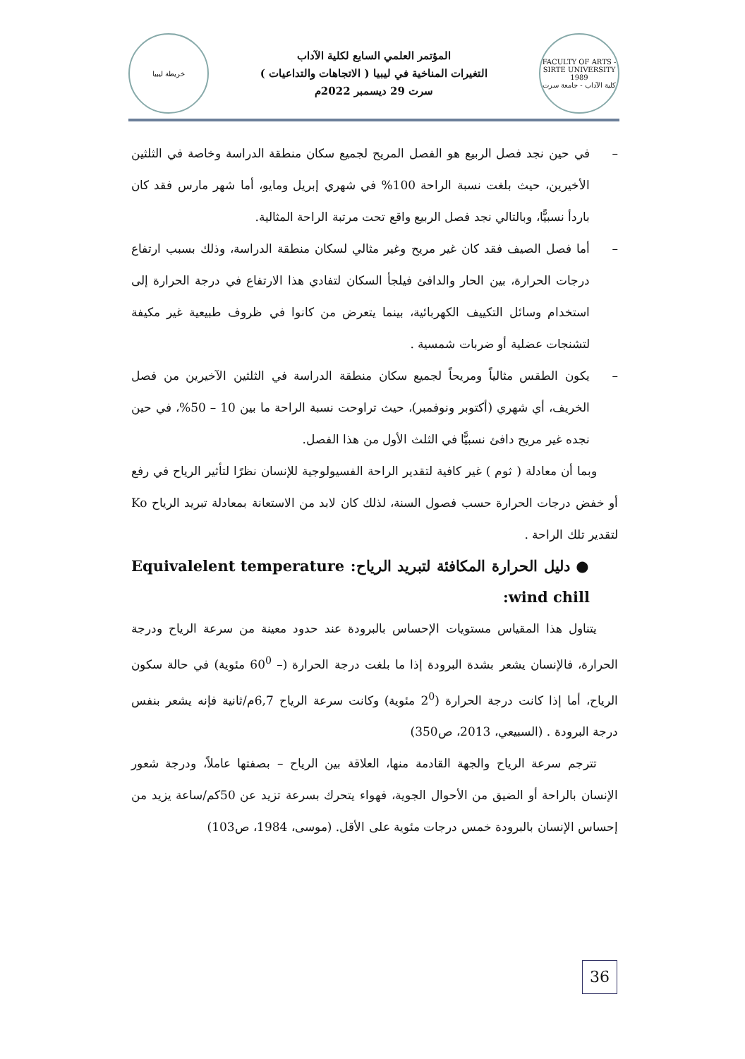خريطة ليبيا
المؤتمر العلمي السابع لكلية الآداب
التغيرات المناخية في ليبيا ( الاتجاهات والتداعيات )
سرت 29 ديسمبر 2022م
FACULTY OF ARTS - SIRTE UNIVERSITY 1989
كلية الآداب - جامعة سرت
– في حين نجد فصل الربيع هو الفصل المريح لجميع سكان منطقة الدراسة وخاصة في الثلثين الأخيرين، حيث بلغت نسبة الراحة 100% في شهري إبريل ومايو، أما شهر مارس فقد كان باردأ نسبيًّا، وبالتالي نجد فصل الربيع واقع تحت مرتبة الراحة المثالية.
– أما فصل الصيف فقد كان غير مريح وغير مثالي لسكان منطقة الدراسة، وذلك بسبب ارتفاع درجات الحرارة، بين الحار والدافئ فيلجأ السكان لتفادي هذا الارتفاع في درجة الحرارة إلى استخدام وسائل التكييف الكهربائية، بينما يتعرض من كانوا في ظروف طبيعية غير مكيفة لتشنجات عضلية أو ضربات شمسية .
– يكون الطقس مثالياً ومريحاً لجميع سكان منطقة الدراسة في الثلثين الآخيرين من فصل الخريف، أي شهري (أكتوبر ونوفمبر)، حيث تراوحت نسبة الراحة ما بين 10 – 50%، في حين نجده غير مريح دافئ نسبيًّا في الثلث الأول من هذا الفصل.
وبما أن معادلة ( ثوم ) غير كافية لتقدير الراحة الفسيولوجية للإنسان نظرًا لتأثير الرياح في رفع أو خفض درجات الحرارة حسب فصول السنة، لذلك كان لابد من الاستعانة بمعادلة تبريد الرياح Ko لتقدير تلك الراحة .
● دليل الحرارة المكافئة لتبريد الرياح: Equivalelent temperature wind chill:
يتناول هذا المقياس مستويات الإحساس بالبرودة عند حدود معينة من سرعة الرياح ودرجة الحرارة، فالإنسان يشعر بشدة البرودة إذا ما بلغت درجة الحرارة (– 60<sup>0</sup> مئوية) في حالة سكون الرياح، أما إذا كانت درجة الحرارة (2<sup>0</sup> مئوية) وكانت سرعة الرياح 6,7م/ثانية فإنه يشعر بنفس درجة البرودة . (السبيعي، 2013، ص350)
تترجم سرعة الرياح والجهة القادمة منها، العلاقة بين الرياح – بصفتها عاملاً، ودرجة شعور الإنسان بالراحة أو الضيق من الأحوال الجوية، فهواء يتحرك بسرعة تزيد عن 50كم/ساعة يزيد من إحساس الإنسان بالبرودة خمس درجات مئوية على الأقل. (موسى، 1984، ص103)
36